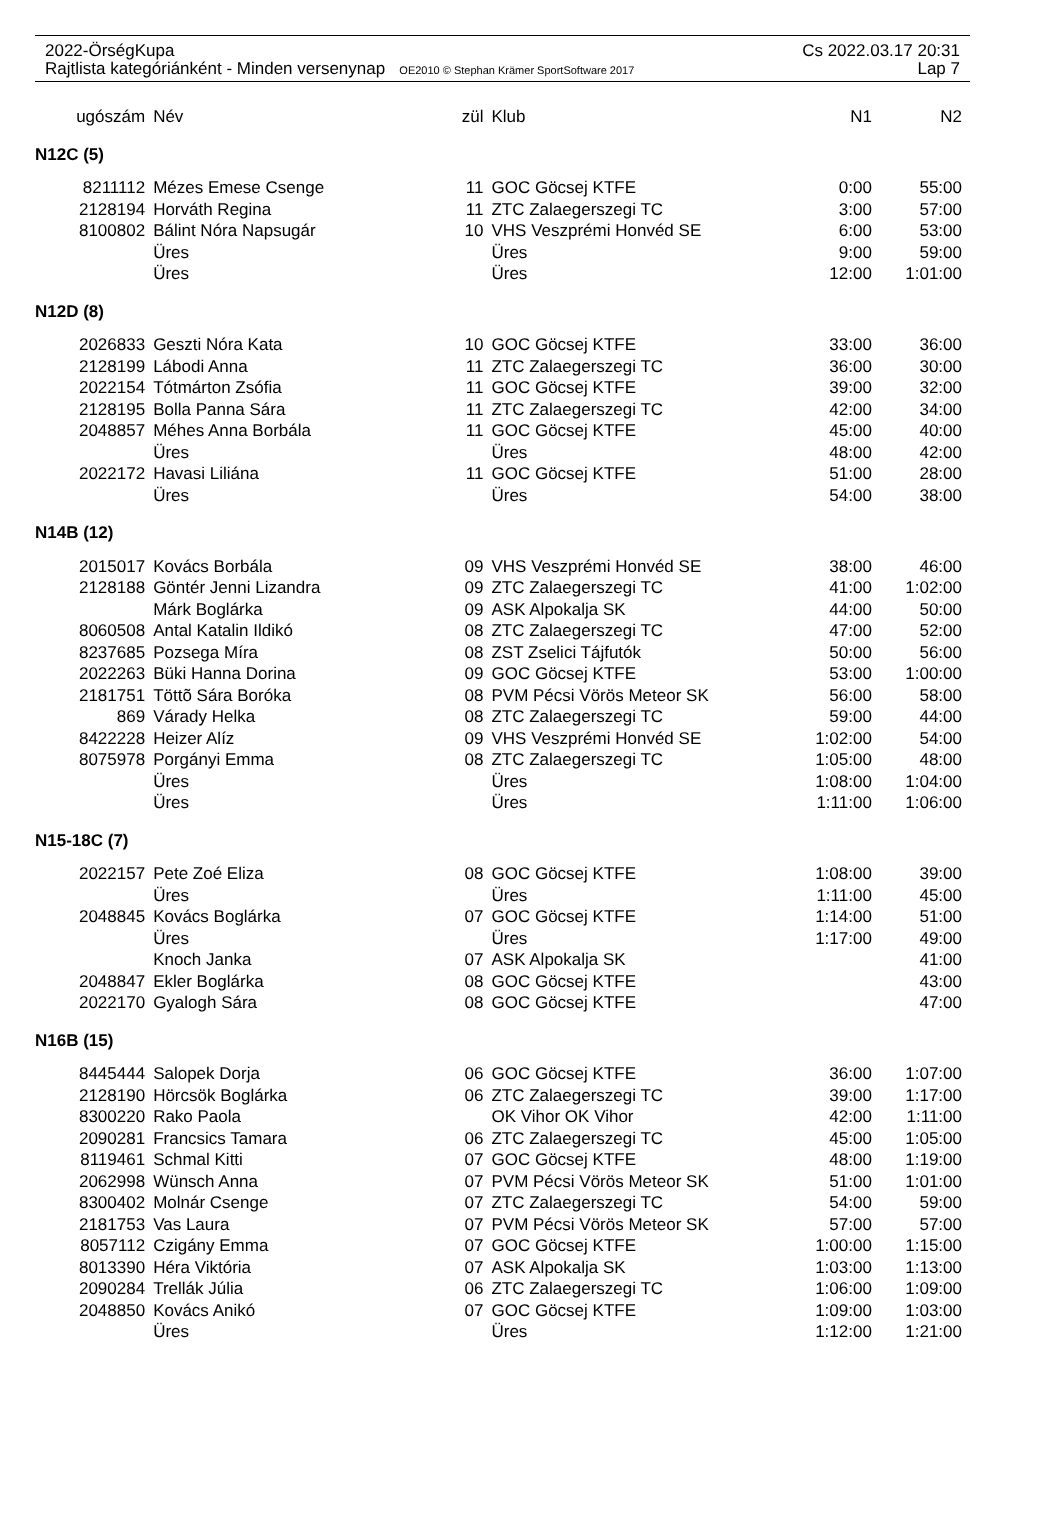2022-ÖrségKupa Cs 2022.03.17 20:31
Rajtlista kategóriánként - Minden versenynap OE2010 © Stephan Krämer SportSoftware 2017 Lap 7
| ugószám | Név | zül | Klub | N1 | N2 |
| --- | --- | --- | --- | --- | --- |
| N12C (5) | | | | | |
| 8211112 | Mézes Emese Csenge | 11 | GOC Göcsej KTFE | 0:00 | 55:00 |
| 2128194 | Horváth Regina | 11 | ZTC Zalaegerszegi TC | 3:00 | 57:00 |
| 8100802 | Bálint Nóra Napsugár | 10 | VHS Veszprémi Honvéd SE | 6:00 | 53:00 |
| | Üres | | Üres | 9:00 | 59:00 |
| | Üres | | Üres | 12:00 | 1:01:00 |
| N12D (8) | | | | | |
| 2026833 | Geszti Nóra Kata | 10 | GOC Göcsej KTFE | 33:00 | 36:00 |
| 2128199 | Lábodi Anna | 11 | ZTC Zalaegerszegi TC | 36:00 | 30:00 |
| 2022154 | Tótmárton Zsófia | 11 | GOC Göcsej KTFE | 39:00 | 32:00 |
| 2128195 | Bolla Panna Sára | 11 | ZTC Zalaegerszegi TC | 42:00 | 34:00 |
| 2048857 | Méhes Anna Borbála | 11 | GOC Göcsej KTFE | 45:00 | 40:00 |
| | Üres | | Üres | 48:00 | 42:00 |
| 2022172 | Havasi Liliána | 11 | GOC Göcsej KTFE | 51:00 | 28:00 |
| | Üres | | Üres | 54:00 | 38:00 |
| N14B (12) | | | | | |
| 2015017 | Kovács Borbála | 09 | VHS Veszprémi Honvéd SE | 38:00 | 46:00 |
| 2128188 | Göntér Jenni Lizandra | 09 | ZTC Zalaegerszegi TC | 41:00 | 1:02:00 |
| | Márk Boglárka | 09 | ASK Alpokalja SK | 44:00 | 50:00 |
| 8060508 | Antal Katalin Ildikó | 08 | ZTC Zalaegerszegi TC | 47:00 | 52:00 |
| 8237685 | Pozsega Míra | 08 | ZST Zselici Tájfutók | 50:00 | 56:00 |
| 2022263 | Büki Hanna Dorina | 09 | GOC Göcsej KTFE | 53:00 | 1:00:00 |
| 2181751 | Töttõ Sára Boróka | 08 | PVM Pécsi Vörös Meteor SK | 56:00 | 58:00 |
| 869 | Várady Helka | 08 | ZTC Zalaegerszegi TC | 59:00 | 44:00 |
| 8422228 | Heizer Alíz | 09 | VHS Veszprémi Honvéd SE | 1:02:00 | 54:00 |
| 8075978 | Porgányi Emma | 08 | ZTC Zalaegerszegi TC | 1:05:00 | 48:00 |
| | Üres | | Üres | 1:08:00 | 1:04:00 |
| | Üres | | Üres | 1:11:00 | 1:06:00 |
| N15-18C (7) | | | | | |
| 2022157 | Pete Zoé Eliza | 08 | GOC Göcsej KTFE | 1:08:00 | 39:00 |
| | Üres | | Üres | 1:11:00 | 45:00 |
| 2048845 | Kovács Boglárka | 07 | GOC Göcsej KTFE | 1:14:00 | 51:00 |
| | Üres | | Üres | 1:17:00 | 49:00 |
| | Knoch Janka | 07 | ASK Alpokalja SK | | 41:00 |
| 2048847 | Ekler Boglárka | 08 | GOC Göcsej KTFE | | 43:00 |
| 2022170 | Gyalogh Sára | 08 | GOC Göcsej KTFE | | 47:00 |
| N16B (15) | | | | | |
| 8445444 | Salopek Dorja | 06 | GOC Göcsej KTFE | 36:00 | 1:07:00 |
| 2128190 | Hörcsök Boglárka | 06 | ZTC Zalaegerszegi TC | 39:00 | 1:17:00 |
| 8300220 | Rako Paola | | OK Vihor OK Vihor | 42:00 | 1:11:00 |
| 2090281 | Francsics Tamara | 06 | ZTC Zalaegerszegi TC | 45:00 | 1:05:00 |
| 8119461 | Schmal Kitti | 07 | GOC Göcsej KTFE | 48:00 | 1:19:00 |
| 2062998 | Wünsch Anna | 07 | PVM Pécsi Vörös Meteor SK | 51:00 | 1:01:00 |
| 8300402 | Molnár Csenge | 07 | ZTC Zalaegerszegi TC | 54:00 | 59:00 |
| 2181753 | Vas Laura | 07 | PVM Pécsi Vörös Meteor SK | 57:00 | 57:00 |
| 8057112 | Czigány Emma | 07 | GOC Göcsej KTFE | 1:00:00 | 1:15:00 |
| 8013390 | Héra Viktória | 07 | ASK Alpokalja SK | 1:03:00 | 1:13:00 |
| 2090284 | Trellák Júlia | 06 | ZTC Zalaegerszegi TC | 1:06:00 | 1:09:00 |
| 2048850 | Kovács Anikó | 07 | GOC Göcsej KTFE | 1:09:00 | 1:03:00 |
| | Üres | | Üres | 1:12:00 | 1:21:00 |